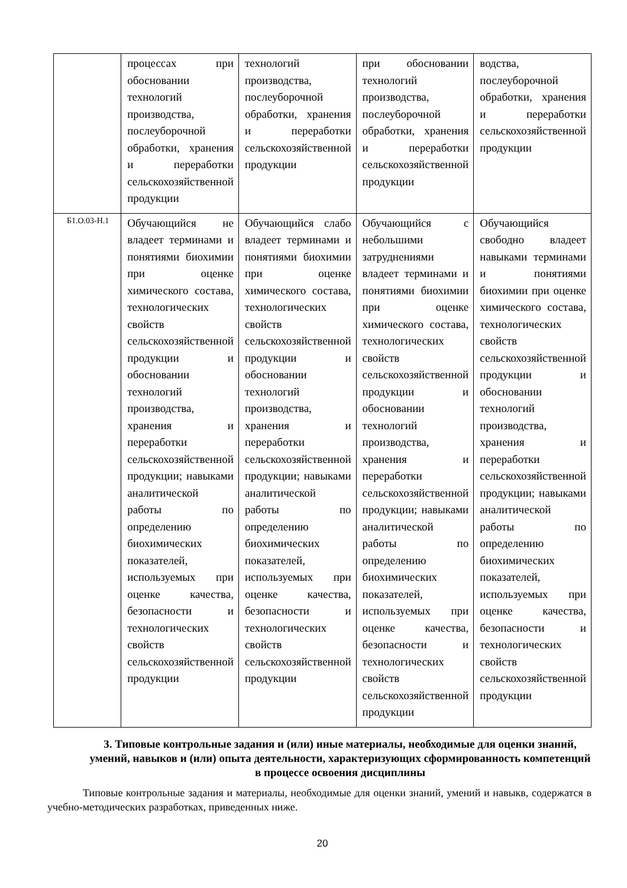| | процессах при обосновании технологий производства, послеуборочной обработки, хранения и переработки сельскохозяйственной продукции | технологий производства, послеуборочной обработки, хранения и переработки сельскохозяйственной продукции | при обосновании технологий производства, послеуборочной обработки, хранения и переработки сельскохозяйственной продукции | водства, послеуборочной обработки, хранения и переработки сельскохозяйственной продукции |
| Б1.О.03-Н.1 | Обучающийся не владеет терминами и понятиями биохимии при оценке химического состава, технологических свойств сельскохозяйственной продукции и обосновании технологий производства, хранения и переработки сельскохозяйственной продукции; навыками аналитической работы по определению биохимических показателей, используемых при оценке качества, безопасности и технологических свойств сельскохозяйственной продукции | Обучающийся слабо владеет терминами и понятиями биохимии при оценке химического состава, технологических свойств сельскохозяйственной продукции и обосновании технологий производства, хранения и переработки сельскохозяйственной продукции; навыками аналитической работы по определению биохимических показателей, используемых при оценке качества, безопасности и технологических свойств сельскохозяйственной продукции | Обучающийся с небольшими затруднениями владеет терминами и понятиями биохимии при оценке химического состава, технологических свойств сельскохозяйственной продукции и обосновании технологий производства, хранения и переработки сельскохозяйственной продукции; навыками аналитической работы по определению биохимических показателей, используемых при оценке качества, безопасности и технологических свойств сельскохозяйственной продукции | Обучающийся свободно владеет навыками терминами и понятиями биохимии при оценке химического состава, технологических свойств сельскохозяйственной продукции и обосновании технологий производства, хранения и переработки сельскохозяйственной продукции; навыками аналитической работы по определению биохимических показателей, используемых при оценке качества, безопасности и технологических свойств сельскохозяйственной продукции |
3. Типовые контрольные задания и (или) иные материалы, необходимые для оценки знаний, умений, навыков и (или) опыта деятельности, характеризующих сформированность компетенций в процессе освоения дисциплины
Типовые контрольные задания и материалы, необходимые для оценки знаний, умений и навыкв, содержатся в учебно-методических разработках, приведенных ниже.
20